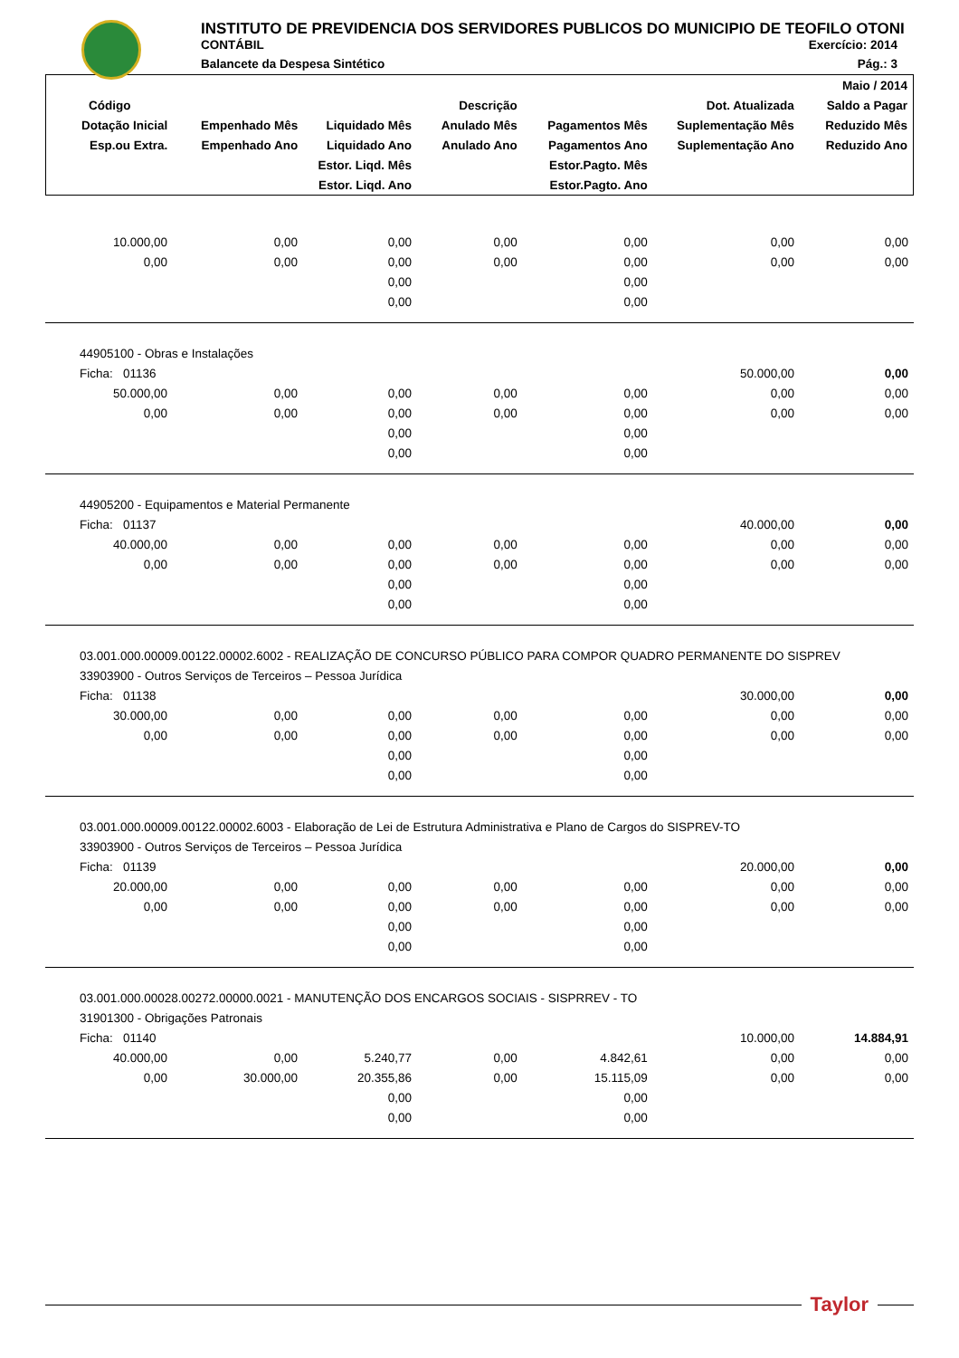INSTITUTO DE PREVIDENCIA DOS SERVIDORES PUBLICOS DO MUNICIPIO DE TEOFILO OTONI
CONTÁBIL Exercício: 2014
Balancete da Despesa Sintético Pág.: 3
| | | | | | | Maio / 2014 |
| --- | --- | --- | --- | --- | --- | --- |
| Código | Descrição | | | | Dot. Atualizada | Saldo a Pagar |
| Dotação Inicial | Empenhado Mês | Liquidado Mês | Anulado Mês | Pagamentos Mês | Suplementação Mês | Reduzido Mês |
| Esp.ou Extra. | Empenhado Ano | Liquidado Ano | Anulado Ano | Pagamentos Ano | Suplementação Ano | Reduzido Ano |
| | | Estor. Liqd. Mês | | Estor.Pagto. Mês | | |
| | | Estor. Liqd. Ano | | Estor.Pagto. Ano | | |
| 10.000,00 | 0,00 | 0,00 | 0,00 | 0,00 | 0,00 | 0,00 |
| 0,00 | 0,00 | 0,00 | 0,00 | 0,00 | 0,00 | 0,00 |
| | | 0,00 | | 0,00 | | |
| | | 0,00 | | 0,00 | | |
| 44905100 - Obras e Instalações | | | | | | |
| Ficha: 01136 | | | | | 50.000,00 | 0,00 |
| 50.000,00 | 0,00 | 0,00 | 0,00 | 0,00 | 0,00 | 0,00 |
| 0,00 | 0,00 | 0,00 | 0,00 | 0,00 | 0,00 | 0,00 |
| | | 0,00 | | 0,00 | | |
| | | 0,00 | | 0,00 | | |
| 44905200 - Equipamentos e Material Permanente | | | | | | |
| Ficha: 01137 | | | | | 40.000,00 | 0,00 |
| 40.000,00 | 0,00 | 0,00 | 0,00 | 0,00 | 0,00 | 0,00 |
| 0,00 | 0,00 | 0,00 | 0,00 | 0,00 | 0,00 | 0,00 |
| | | 0,00 | | 0,00 | | |
| | | 0,00 | | 0,00 | | |
| 03.001.000.00009.00122.00002.6002 - REALIZAÇÃO DE CONCURSO PÚBLICO PARA COMPOR QUADRO PERMANENTE DO SISPREV | | | | | | |
| 33903900 - Outros Serviços de Terceiros – Pessoa Jurídica | | | | | | |
| Ficha: 01138 | | | | | 30.000,00 | 0,00 |
| 30.000,00 | 0,00 | 0,00 | 0,00 | 0,00 | 0,00 | 0,00 |
| 0,00 | 0,00 | 0,00 | 0,00 | 0,00 | 0,00 | 0,00 |
| | | 0,00 | | 0,00 | | |
| | | 0,00 | | 0,00 | | |
| 03.001.000.00009.00122.00002.6003 - Elaboração de Lei de Estrutura Administrativa e Plano de Cargos do SISPREV-TO | | | | | | |
| 33903900 - Outros Serviços de Terceiros – Pessoa Jurídica | | | | | | |
| Ficha: 01139 | | | | | 20.000,00 | 0,00 |
| 20.000,00 | 0,00 | 0,00 | 0,00 | 0,00 | 0,00 | 0,00 |
| 0,00 | 0,00 | 0,00 | 0,00 | 0,00 | 0,00 | 0,00 |
| | | 0,00 | | 0,00 | | |
| | | 0,00 | | 0,00 | | |
| 03.001.000.00028.00272.00000.0021 - MANUTENÇÃO DOS ENCARGOS SOCIAIS - SISPRREV - TO | | | | | | |
| 31901300 - Obrigações Patronais | | | | | | |
| Ficha: 01140 | | | | | 10.000,00 | 14.884,91 |
| 40.000,00 | 0,00 | 5.240,77 | 0,00 | 4.842,61 | 0,00 | 0,00 |
| 0,00 | 30.000,00 | 20.355,86 | 0,00 | 15.115,09 | 0,00 | 0,00 |
| | | 0,00 | | 0,00 | | |
| | | 0,00 | | 0,00 | | |
Taylor